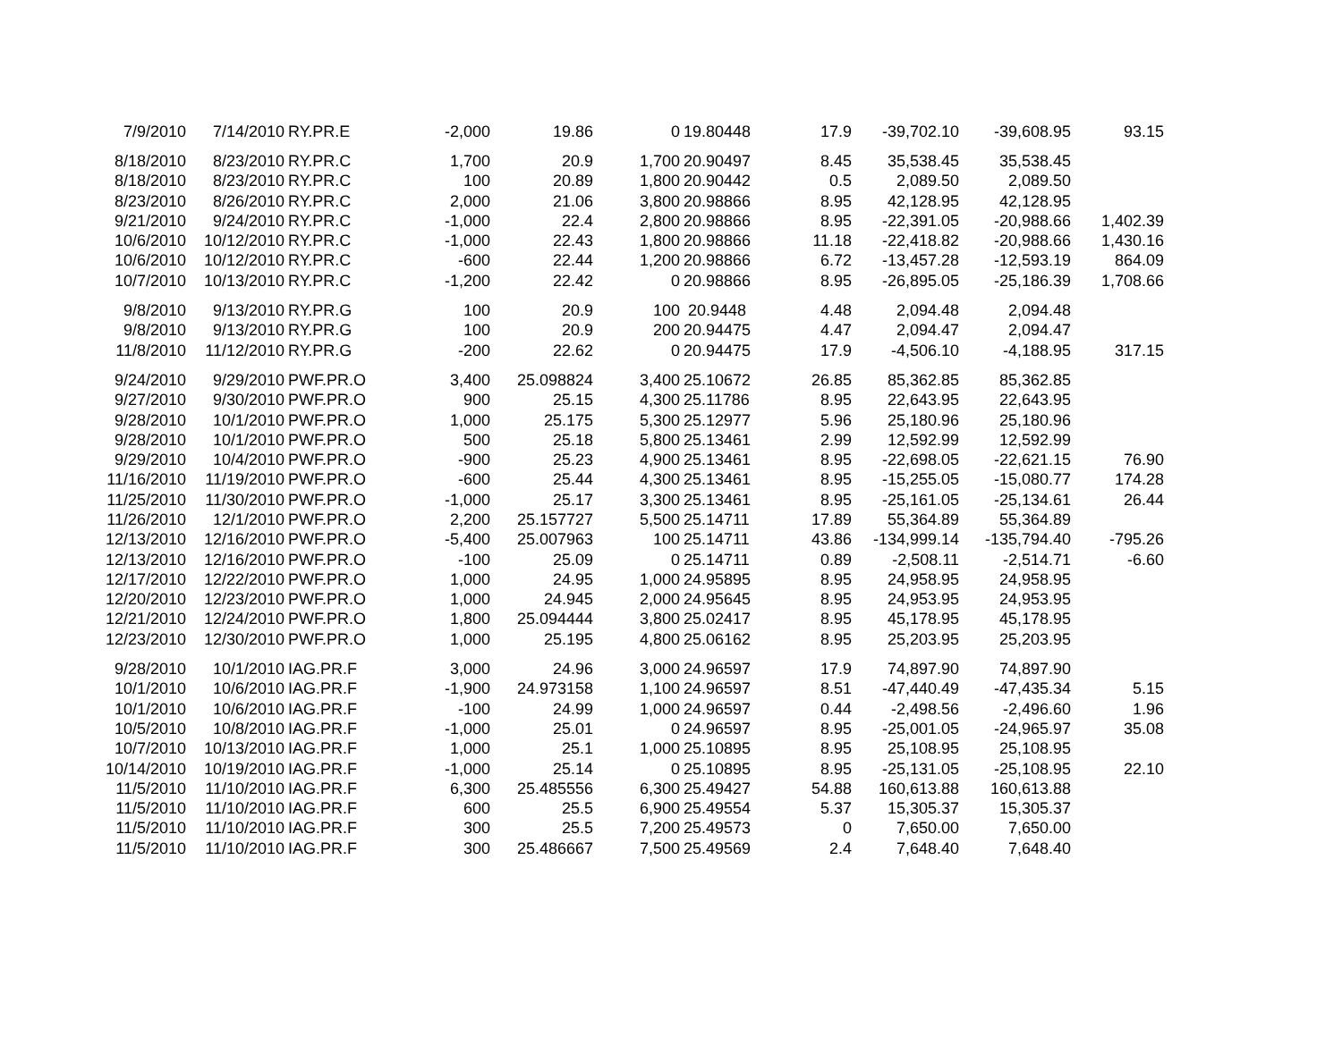| 7/9/2010 | 7/14/2010 | RY.PR.E | -2,000 | 19.86 | 0 | 19.80448 | 17.9 | -39,702.10 | -39,608.95 | 93.15 |
| 8/18/2010 | 8/23/2010 | RY.PR.C | 1,700 | 20.9 | 1,700 | 20.90497 | 8.45 | 35,538.45 | 35,538.45 | |
| 8/18/2010 | 8/23/2010 | RY.PR.C | 100 | 20.89 | 1,800 | 20.90442 | 0.5 | 2,089.50 | 2,089.50 | |
| 8/23/2010 | 8/26/2010 | RY.PR.C | 2,000 | 21.06 | 3,800 | 20.98866 | 8.95 | 42,128.95 | 42,128.95 | |
| 9/21/2010 | 9/24/2010 | RY.PR.C | -1,000 | 22.4 | 2,800 | 20.98866 | 8.95 | -22,391.05 | -20,988.66 | 1,402.39 |
| 10/6/2010 | 10/12/2010 | RY.PR.C | -1,000 | 22.43 | 1,800 | 20.98866 | 11.18 | -22,418.82 | -20,988.66 | 1,430.16 |
| 10/6/2010 | 10/12/2010 | RY.PR.C | -600 | 22.44 | 1,200 | 20.98866 | 6.72 | -13,457.28 | -12,593.19 | 864.09 |
| 10/7/2010 | 10/13/2010 | RY.PR.C | -1,200 | 22.42 | 0 | 20.98866 | 8.95 | -26,895.05 | -25,186.39 | 1,708.66 |
| 9/8/2010 | 9/13/2010 | RY.PR.G | 100 | 20.9 | 100 | 20.9448 | 4.48 | 2,094.48 | 2,094.48 | |
| 9/8/2010 | 9/13/2010 | RY.PR.G | 100 | 20.9 | 200 | 20.94475 | 4.47 | 2,094.47 | 2,094.47 | |
| 11/8/2010 | 11/12/2010 | RY.PR.G | -200 | 22.62 | 0 | 20.94475 | 17.9 | -4,506.10 | -4,188.95 | 317.15 |
| 9/24/2010 | 9/29/2010 | PWF.PR.O | 3,400 | 25.098824 | 3,400 | 25.10672 | 26.85 | 85,362.85 | 85,362.85 | |
| 9/27/2010 | 9/30/2010 | PWF.PR.O | 900 | 25.15 | 4,300 | 25.11786 | 8.95 | 22,643.95 | 22,643.95 | |
| 9/28/2010 | 10/1/2010 | PWF.PR.O | 1,000 | 25.175 | 5,300 | 25.12977 | 5.96 | 25,180.96 | 25,180.96 | |
| 9/28/2010 | 10/1/2010 | PWF.PR.O | 500 | 25.18 | 5,800 | 25.13461 | 2.99 | 12,592.99 | 12,592.99 | |
| 9/29/2010 | 10/4/2010 | PWF.PR.O | -900 | 25.23 | 4,900 | 25.13461 | 8.95 | -22,698.05 | -22,621.15 | 76.90 |
| 11/16/2010 | 11/19/2010 | PWF.PR.O | -600 | 25.44 | 4,300 | 25.13461 | 8.95 | -15,255.05 | -15,080.77 | 174.28 |
| 11/25/2010 | 11/30/2010 | PWF.PR.O | -1,000 | 25.17 | 3,300 | 25.13461 | 8.95 | -25,161.05 | -25,134.61 | 26.44 |
| 11/26/2010 | 12/1/2010 | PWF.PR.O | 2,200 | 25.157727 | 5,500 | 25.14711 | 17.89 | 55,364.89 | 55,364.89 | |
| 12/13/2010 | 12/16/2010 | PWF.PR.O | -5,400 | 25.007963 | 100 | 25.14711 | 43.86 | -134,999.14 | -135,794.40 | -795.26 |
| 12/13/2010 | 12/16/2010 | PWF.PR.O | -100 | 25.09 | 0 | 25.14711 | 0.89 | -2,508.11 | -2,514.71 | -6.60 |
| 12/17/2010 | 12/22/2010 | PWF.PR.O | 1,000 | 24.95 | 1,000 | 24.95895 | 8.95 | 24,958.95 | 24,958.95 | |
| 12/20/2010 | 12/23/2010 | PWF.PR.O | 1,000 | 24.945 | 2,000 | 24.95645 | 8.95 | 24,953.95 | 24,953.95 | |
| 12/21/2010 | 12/24/2010 | PWF.PR.O | 1,800 | 25.094444 | 3,800 | 25.02417 | 8.95 | 45,178.95 | 45,178.95 | |
| 12/23/2010 | 12/30/2010 | PWF.PR.O | 1,000 | 25.195 | 4,800 | 25.06162 | 8.95 | 25,203.95 | 25,203.95 | |
| 9/28/2010 | 10/1/2010 | IAG.PR.F | 3,000 | 24.96 | 3,000 | 24.96597 | 17.9 | 74,897.90 | 74,897.90 | |
| 10/1/2010 | 10/6/2010 | IAG.PR.F | -1,900 | 24.973158 | 1,100 | 24.96597 | 8.51 | -47,440.49 | -47,435.34 | 5.15 |
| 10/1/2010 | 10/6/2010 | IAG.PR.F | -100 | 24.99 | 1,000 | 24.96597 | 0.44 | -2,498.56 | -2,496.60 | 1.96 |
| 10/5/2010 | 10/8/2010 | IAG.PR.F | -1,000 | 25.01 | 0 | 24.96597 | 8.95 | -25,001.05 | -24,965.97 | 35.08 |
| 10/7/2010 | 10/13/2010 | IAG.PR.F | 1,000 | 25.1 | 1,000 | 25.10895 | 8.95 | 25,108.95 | 25,108.95 | |
| 10/14/2010 | 10/19/2010 | IAG.PR.F | -1,000 | 25.14 | 0 | 25.10895 | 8.95 | -25,131.05 | -25,108.95 | 22.10 |
| 11/5/2010 | 11/10/2010 | IAG.PR.F | 6,300 | 25.485556 | 6,300 | 25.49427 | 54.88 | 160,613.88 | 160,613.88 | |
| 11/5/2010 | 11/10/2010 | IAG.PR.F | 600 | 25.5 | 6,900 | 25.49554 | 5.37 | 15,305.37 | 15,305.37 | |
| 11/5/2010 | 11/10/2010 | IAG.PR.F | 300 | 25.5 | 7,200 | 25.49573 | 0 | 7,650.00 | 7,650.00 | |
| 11/5/2010 | 11/10/2010 | IAG.PR.F | 300 | 25.486667 | 7,500 | 25.49569 | 2.4 | 7,648.40 | 7,648.40 | |